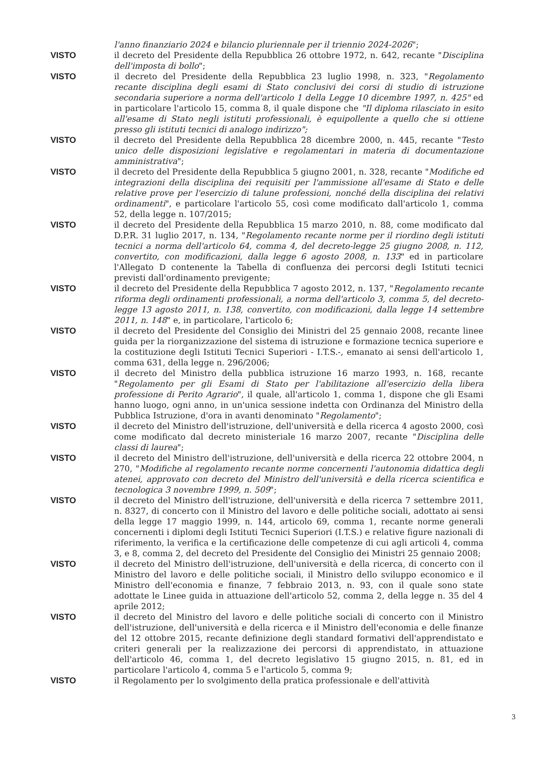l'anno finanziario 2024 e bilancio pluriennale per il triennio 2024-2026";
VISTO il decreto del Presidente della Repubblica 26 ottobre 1972, n. 642, recante "Disciplina dell'imposta di bollo";
VISTO il decreto del Presidente della Repubblica 23 luglio 1998, n. 323, "Regolamento recante disciplina degli esami di Stato conclusivi dei corsi di studio di istruzione secondaria superiore a norma dell'articolo 1 della Legge 10 dicembre 1997, n. 425" ed in particolare l'articolo 15, comma 8, il quale dispone che "Il diploma rilasciato in esito all'esame di Stato negli istituti professionali, è equipollente a quello che si ottiene presso gli istituti tecnici di analogo indirizzo";
VISTO il decreto del Presidente della Repubblica 28 dicembre 2000, n. 445, recante "Testo unico delle disposizioni legislative e regolamentari in materia di documentazione amministrativa";
VISTO il decreto del Presidente della Repubblica 5 giugno 2001, n. 328, recante "Modifiche ed integrazioni della disciplina dei requisiti per l'ammissione all'esame di Stato e delle relative prove per l'esercizio di talune professioni, nonché della disciplina dei relativi ordinamenti", e particolare l'articolo 55, così come modificato dall'articolo 1, comma 52, della legge n. 107/2015;
VISTO il decreto del Presidente della Repubblica 15 marzo 2010, n. 88, come modificato dal D.P.R. 31 luglio 2017, n. 134, "Regolamento recante norme per il riordino degli istituti tecnici a norma dell'articolo 64, comma 4, del decreto-legge 25 giugno 2008, n. 112, convertito, con modificazioni, dalla legge 6 agosto 2008, n. 133" ed in particolare l'Allegato D contenente la Tabella di confluenza dei percorsi degli Istituti tecnici previsti dall'ordinamento previgente;
VISTO il decreto del Presidente della Repubblica 7 agosto 2012, n. 137, "Regolamento recante riforma degli ordinamenti professionali, a norma dell'articolo 3, comma 5, del decreto-legge 13 agosto 2011, n. 138, convertito, con modificazioni, dalla legge 14 settembre 2011, n. 148" e, in particolare, l'articolo 6;
VISTO il decreto del Presidente del Consiglio dei Ministri del 25 gennaio 2008, recante linee guida per la riorganizzazione del sistema di istruzione e formazione tecnica superiore e la costituzione degli Istituti Tecnici Superiori - I.T.S.-, emanato ai sensi dell'articolo 1, comma 631, della legge n. 296/2006;
VISTO il decreto del Ministro della pubblica istruzione 16 marzo 1993, n. 168, recante "Regolamento per gli Esami di Stato per l'abilitazione all'esercizio della libera professione di Perito Agrario", il quale, all'articolo 1, comma 1, dispone che gli Esami hanno luogo, ogni anno, in un'unica sessione indetta con Ordinanza del Ministro della Pubblica Istruzione, d'ora in avanti denominato "Regolamento";
VISTO il decreto del Ministro dell'istruzione, dell'università e della ricerca 4 agosto 2000, così come modificato dal decreto ministeriale 16 marzo 2007, recante "Disciplina delle classi di laurea";
VISTO il decreto del Ministro dell'istruzione, dell'università e della ricerca 22 ottobre 2004, n 270, "Modifiche al regolamento recante norme concernenti l'autonomia didattica degli atenei, approvato con decreto del Ministro dell'università e della ricerca scientifica e tecnologica 3 novembre 1999, n. 509";
VISTO il decreto del Ministro dell'istruzione, dell'università e della ricerca 7 settembre 2011, n. 8327, di concerto con il Ministro del lavoro e delle politiche sociali, adottato ai sensi della legge 17 maggio 1999, n. 144, articolo 69, comma 1, recante norme generali concernenti i diplomi degli Istituti Tecnici Superiori (I.T.S.) e relative figure nazionali di riferimento, la verifica e la certificazione delle competenze di cui agli articoli 4, comma 3, e 8, comma 2, del decreto del Presidente del Consiglio dei Ministri 25 gennaio 2008;
VISTO il decreto del Ministro dell'istruzione, dell'università e della ricerca, di concerto con il Ministro del lavoro e delle politiche sociali, il Ministro dello sviluppo economico e il Ministro dell'economia e finanze, 7 febbraio 2013, n. 93, con il quale sono state adottate le Linee guida in attuazione dell'articolo 52, comma 2, della legge n. 35 del 4 aprile 2012;
VISTO il decreto del Ministro del lavoro e delle politiche sociali di concerto con il Ministro dell'istruzione, dell'università e della ricerca e il Ministro dell'economia e delle finanze del 12 ottobre 2015, recante definizione degli standard formativi dell'apprendistato e criteri generali per la realizzazione dei percorsi di apprendistato, in attuazione dell'articolo 46, comma 1, del decreto legislativo 15 giugno 2015, n. 81, ed in particolare l'articolo 4, comma 5 e l'articolo 5, comma 9;
VISTO il Regolamento per lo svolgimento della pratica professionale e dell'attività
3